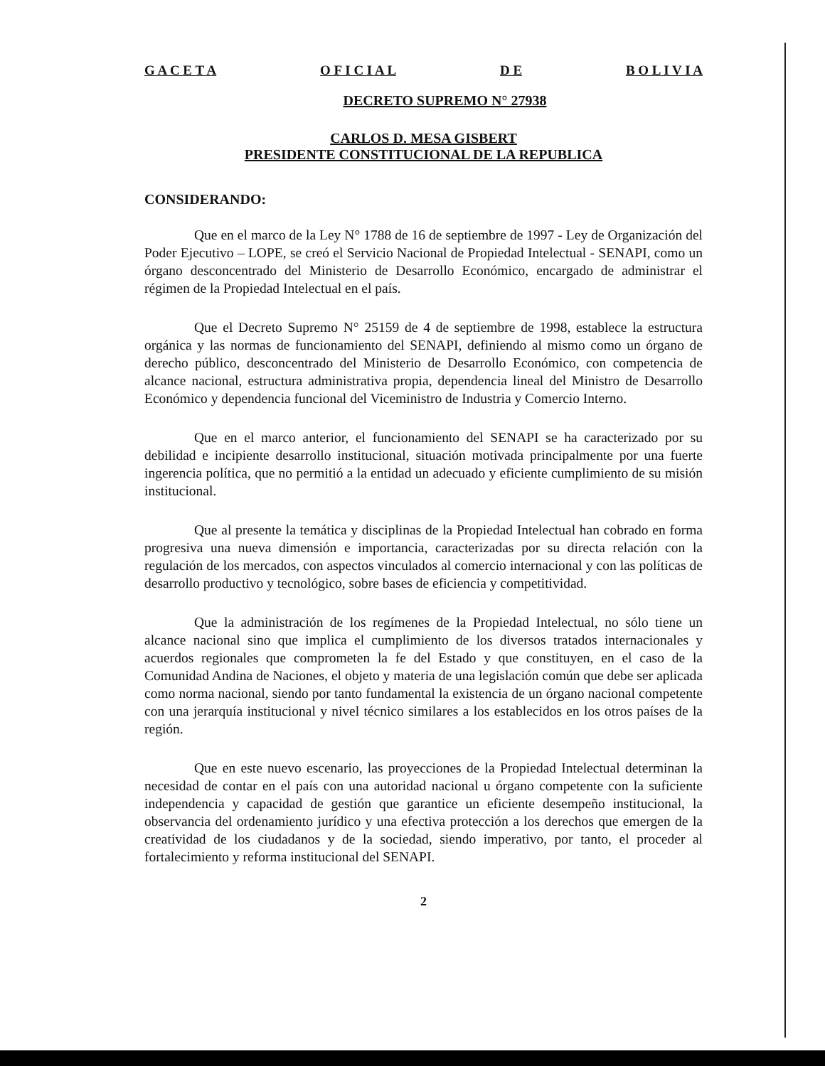G A C E T A O F I C I A L D E B O L I V I A
DECRETO SUPREMO N° 27938
CARLOS D. MESA GISBERT
PRESIDENTE CONSTITUCIONAL DE LA REPUBLICA
CONSIDERANDO:
Que en el marco de la Ley N° 1788 de 16 de septiembre de 1997 - Ley de Organización del Poder Ejecutivo – LOPE, se creó el Servicio Nacional de Propiedad Intelectual - SENAPI, como un órgano desconcentrado del Ministerio de Desarrollo Económico, encargado de administrar el régimen de la Propiedad Intelectual en el país.
Que el Decreto Supremo N° 25159 de 4 de septiembre de 1998, establece la estructura orgánica y las normas de funcionamiento del SENAPI, definiendo al mismo como un órgano de derecho público, desconcentrado del Ministerio de Desarrollo Económico, con competencia de alcance nacional, estructura administrativa propia, dependencia lineal del Ministro de Desarrollo Económico y dependencia funcional del Viceministro de Industria y Comercio Interno.
Que en el marco anterior, el funcionamiento del SENAPI se ha caracterizado por su debilidad e incipiente desarrollo institucional, situación motivada principalmente por una fuerte ingerencia política, que no permitió a la entidad un adecuado y eficiente cumplimiento de su misión institucional.
Que al presente la temática y disciplinas de la Propiedad Intelectual han cobrado en forma progresiva una nueva dimensión e importancia, caracterizadas por su directa relación con la regulación de los mercados, con aspectos vinculados al comercio internacional y con las políticas de desarrollo productivo y tecnológico, sobre bases de eficiencia y competitividad.
Que la administración de los regímenes de la Propiedad Intelectual, no sólo tiene un alcance nacional sino que implica el cumplimiento de los diversos tratados internacionales y acuerdos regionales que comprometen la fe del Estado y que constituyen, en el caso de la Comunidad Andina de Naciones, el objeto y materia de una legislación común que debe ser aplicada como norma nacional, siendo por tanto fundamental la existencia de un órgano nacional competente con una jerarquía institucional y nivel técnico similares a los establecidos en los otros países de la región.
Que en este nuevo escenario, las proyecciones de la Propiedad Intelectual determinan la necesidad de contar en el país con una autoridad nacional u órgano competente con la suficiente independencia y capacidad de gestión que garantice un eficiente desempeño institucional, la observancia del ordenamiento jurídico y una efectiva protección a los derechos que emergen de la creatividad de los ciudadanos y de la sociedad, siendo imperativo, por tanto, el proceder al fortalecimiento y reforma institucional del SENAPI.
2